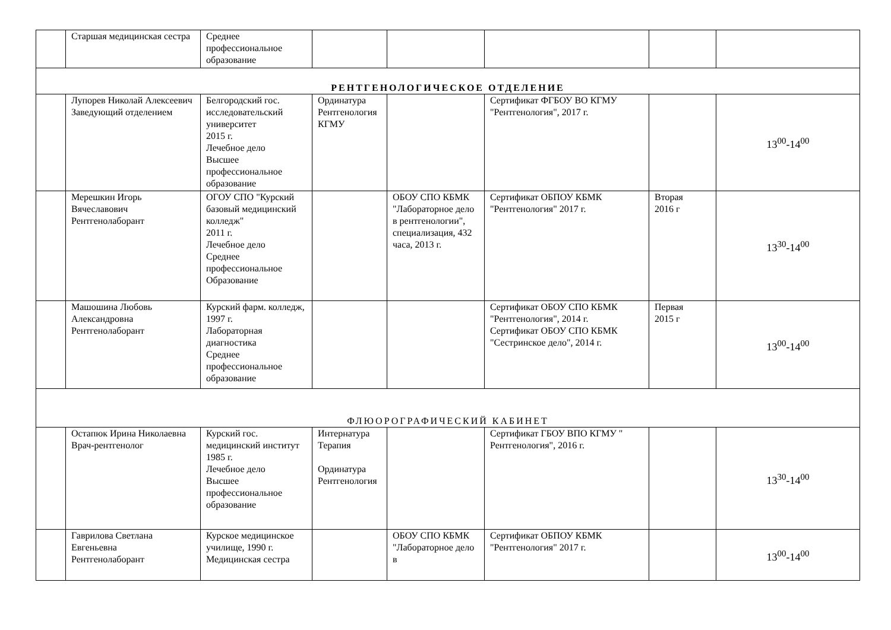| | Старшая медицинская сестра | Среднее профессиональное образование | | | | | |
| РЕНТГЕНОЛОГИЧЕСКОЕ ОТДЕЛЕНИЕ | | | | | | | |
| | Лупорев Николай Алексеевич Заведующий отделением | Белгородский гос. исследовательский университет 2015 г. Лечебное дело Высшее профессиональное образование | Ординатура Рентгенология КГМУ | | Сертификат ФГБОУ ВО КГМУ "Рентгенология", 2017 г. | | 13<sup>00</sup>-14<sup>00</sup> |
| | Мерешкин Игорь Вячеславович Рентгенолаборант | ОГОУ СПО "Курский базовый медицинский колледж" 2011 г. Лечебное дело Среднее профессиональное Образование | | ОБОУ СПО КБМК "Лабораторное дело в рентгенологии", специализация, 432 часа, 2013 г. | Сертификат ОБПОУ КБМК "Рентгенология" 2017 г. | Вторая 2016 г | 13<sup>30</sup>-14<sup>00</sup> |
| | Машошина Любовь Александровна Рентгенолаборант | Курский фарм. колледж, 1997 г. Лабораторная диагностика Среднее профессиональное образование | | | Сертификат ОБОУ СПО КБМК "Рентгенология", 2014 г. Сертификат ОБОУ СПО КБМК "Сестринское дело", 2014 г. | Первая 2015 г | 13<sup>00</sup>-14<sup>00</sup> |
| ФЛЮОРОГРАФИЧЕСКИЙ КАБИНЕТ | | | | | | | |
| | Остапюк Ирина Николаевна Врач-рентгенолог | Курский гос. медицинский институт 1985 г. Лечебное дело Высшее профессиональное образование | Интернатура Терапия Ординатура Рентгенология | | Сертификат ГБОУ ВПО КГМУ " Рентгенология", 2016 г. | | 13<sup>30</sup>-14<sup>00</sup> |
| | Гаврилова Светлана Евгеньевна Рентгенолаборант | Курское медицинское училище, 1990 г. Медицинская сестра | | ОБОУ СПО КБМК "Лабораторное дело в | Сертификат ОБПОУ КБМК "Рентгенология" 2017 г. | | 13<sup>00</sup>-14<sup>00</sup> |